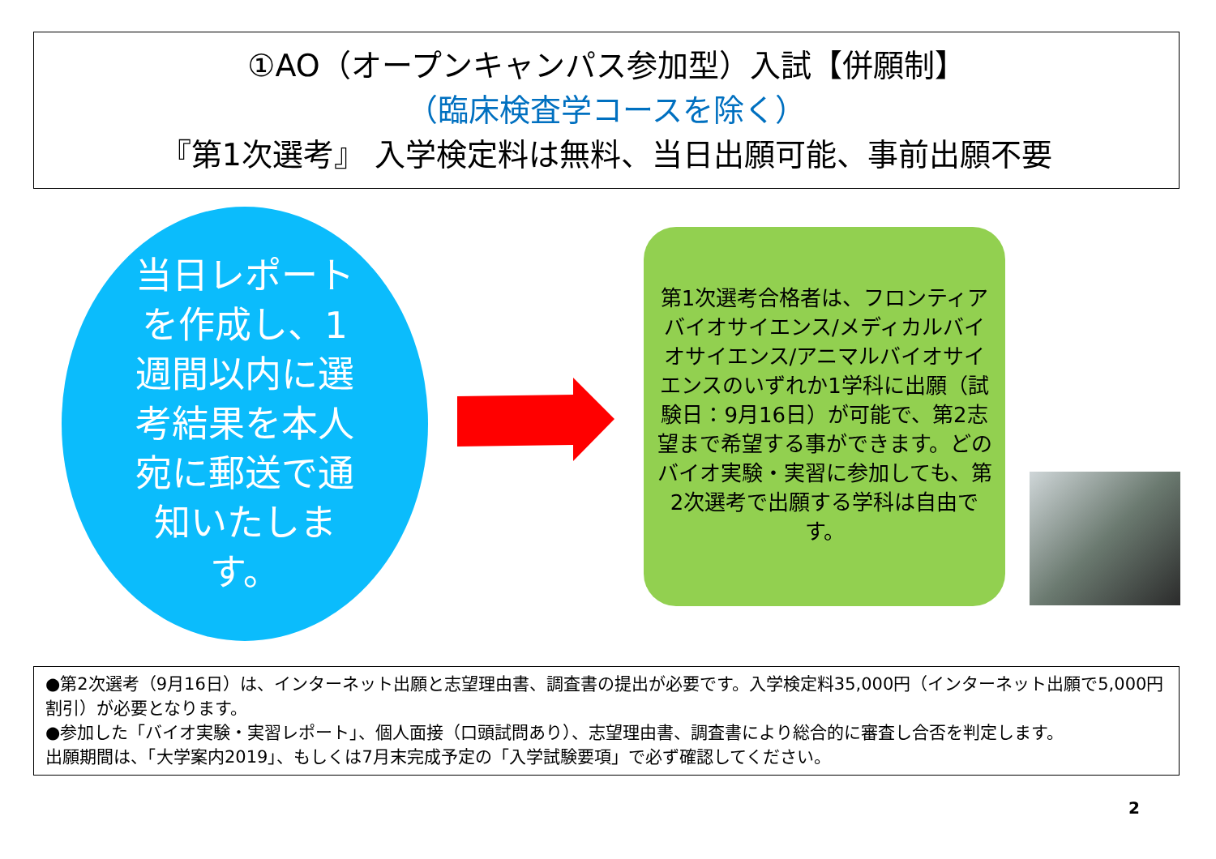①AO（オープンキャンパス参加型）入試【併願制】
（臨床検査学コースを除く）
『第1次選考』 入学検定料は無料、当日出願可能、事前出願不要
当日レポートを作成し、1週間以内に選考結果を本人宛に郵送で通知いたします。
第1次選考合格者は、フロンティアバイオサイエンス/メディカルバイオサイエンス/アニマルバイオサイエンスのいずれか1学科に出願（試験日：9月16日）が可能で、第2志望まで希望する事ができます。どのバイオ実験・実習に参加しても、第2次選考で出願する学科は自由です。
●第2次選考（9月16日）は、インターネット出願と志望理由書、調査書の提出が必要です。入学検定料35,000円（インターネット出願で5,000円割引）が必要となります。
●参加した「バイオ実験・実習レポート」、個人面接（口頭試問あり）、志望理由書、調査書により総合的に審査し合否を判定します。
出願期間は、「大学案内2019」、もしくは7月末完成予定の「入学試験要項」で必ず確認してください。
2